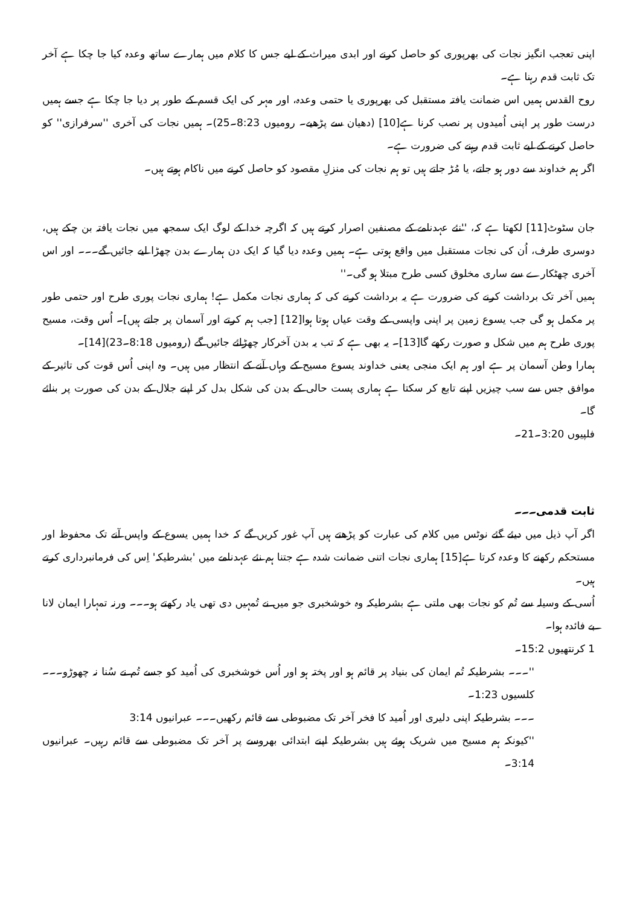اپنی تعجب انگیز نجات کی بھرپوری کو حاصل کرنے اور ابدی میراث کے لیے جس کا کلام میں ہمارے ساتھ وعدہ کیا جا چکا ہے آخر تک ثابت قدم رہنا ہے۔
روح القدس ہمیں اس ضمانت یافتہ مستقبل کی بھرپوری یا حتمی وعدہ، اور مہر کی ایک قسم کے طور پر دیا جا چکا ہے جسے ہمیں درست طور پر اپنی اُمیدوں پر نصب کرنا ہے[10] (دھیان سے پڑھیے۔ رومیوں 8:23۔25)۔ ہمیں نجات کی آخری ''سرفرازی'' کو حاصل کرنے کے لیے ثابت قدم رہنے کی ضرورت ہے۔
اگر ہم خداوند سے دور ہو جاتے، یا مُڑ جاتے ہیں تو ہم نجات کی منزلِ مقصود کو حاصل کرنے میں ناکام ہوتے ہیں۔
جان سٹوٹ[11] لکھتا ہے کہ، ''نئے عہدنامے کے مصنفین اصرار کرتے ہیں کہ اگرچہ خدا کے لوگ ایک سمجھ میں نجات یافتہ بن چکے ہیں، دوسری طرف، اُن کی نجات مستقبل میں واقع ہوتی ہے۔ ہمیں وعدہ دیا گیا کہ ایک دن ہمارے بدن چھڑا لیے جائیں گے۔۔۔ اور اس آخری چھٹکارے سے ساری مخلوق کسی طرح مبتلا ہو گی۔''
ہمیں آخر تک برداشت کرنے کی ضرورت ہے یہ برداشت کرنے کی کہ ہماری نجات مکمل ہے! ہماری نجات پوری طرح اور حتمی طور پر مکمل ہو گی جب یسوع زمین پر اپنی واپسی کے وقت عیاں ہوتا ہوا[12] [جب ہم کرتے اور آسمان پر جاتے ہیں]۔ اُس وقت، مسیح پوری طرح ہم میں شکل و صورت رکھے گا[13]۔ یہ بھی ہے کہ تب یہ بدن آخرکار چھڑائے جائیں گے (رومیوں 8:18۔23)[14]۔
ہمارا وطن آسمان پر ہے اور ہم ایک منجی یعنی خداوند یسوع مسیح کے وہاں آنے کے انتظار میں ہیں۔ وہ اپنی اُس قوت کی تاثیر کے موافق جس سے سب چیزیں اپنے تابع کر سکتا ہے ہماری پست حالی کے بدن کی شکل بدل کر اپنے جلال کے بدن کی صورت پر بنائے گا۔
فلپیوں 3:20۔21۔
ثابت قدمی۔۔۔
اگر آپ ذیل میں دیئے گئے نوٹس میں کلام کی عبارت کو پڑھتے ہیں آپ غور کریں گے کہ خدا ہمیں یسوع کے واپس آنے تک محفوظ اور مستحکم رکھنے کا وعدہ کرتا ہے[15] ہماری نجات اتنی ضمانت شدہ ہے جتنا ہم نئے عہدنامے میں 'بشرطیکہ' اِس کی فرمانبرداری کرتے ہیں۔
اُسی کے وسیلہ سے تُم کو نجات بھی ملتی ہے بشرطیکہ وہ خوشخبری جو میں نے تُمہیں دی تھی یاد رکھتے ہو۔۔۔ ورنہ تمہارا ایمان لانا بے فائدہ ہوا۔
1 کرنتھیوں 15:2۔
''۔۔۔ بشرطیکہ تُم ایمان کی بنیاد پر قائم ہو اور پختہ ہو اور اُس خوشخبری کی اُمید کو جسے تُم نے سُنا نہ چھوڑو۔۔۔ کلسیوں 1:23۔
۔۔۔ بشرطیکہ اپنی دلیری اور اُمید کا فخر آخر تک مضبوطی سے قائم رکھیں۔۔۔ عبرانیوں 3:14
''کیونکہ ہم مسیح میں شریک ہوئے ہیں بشرطیکہ اپنے ابتدائی بھروسے پر آخر تک مضبوطی سے قائم رہیں۔ عبرانیوں 3:14۔